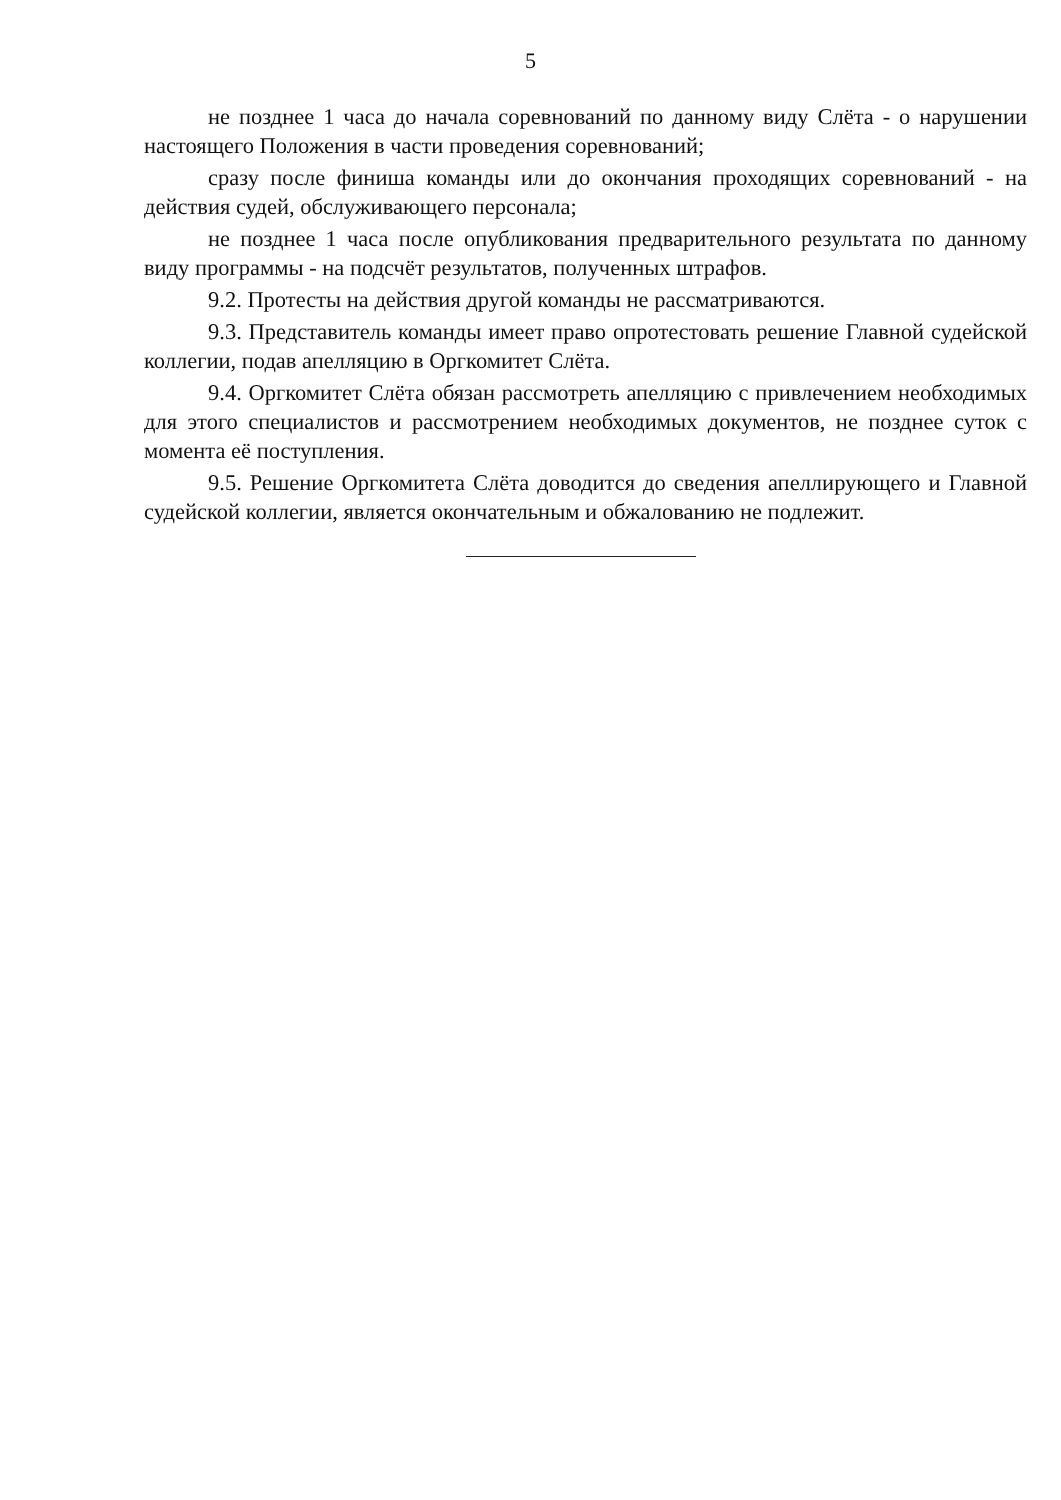5
не позднее 1 часа до начала соревнований по данному виду Слёта - о нарушении настоящего Положения в части проведения соревнований;
сразу после финиша команды или до окончания проходящих соревнований - на действия судей, обслуживающего персонала;
не позднее 1 часа после опубликования предварительного результата по данному виду программы - на подсчёт результатов, полученных штрафов.
9.2. Протесты на действия другой команды не рассматриваются.
9.3. Представитель команды имеет право опротестовать решение Главной судейской коллегии, подав апелляцию в Оргкомитет Слёта.
9.4. Оргкомитет Слёта обязан рассмотреть апелляцию с привлечением необходимых для этого специалистов и рассмотрением необходимых документов, не позднее суток с момента её поступления.
9.5. Решение Оргкомитета Слёта доводится до сведения апеллирующего и Главной судейской коллегии, является окончательным и обжалованию не подлежит.